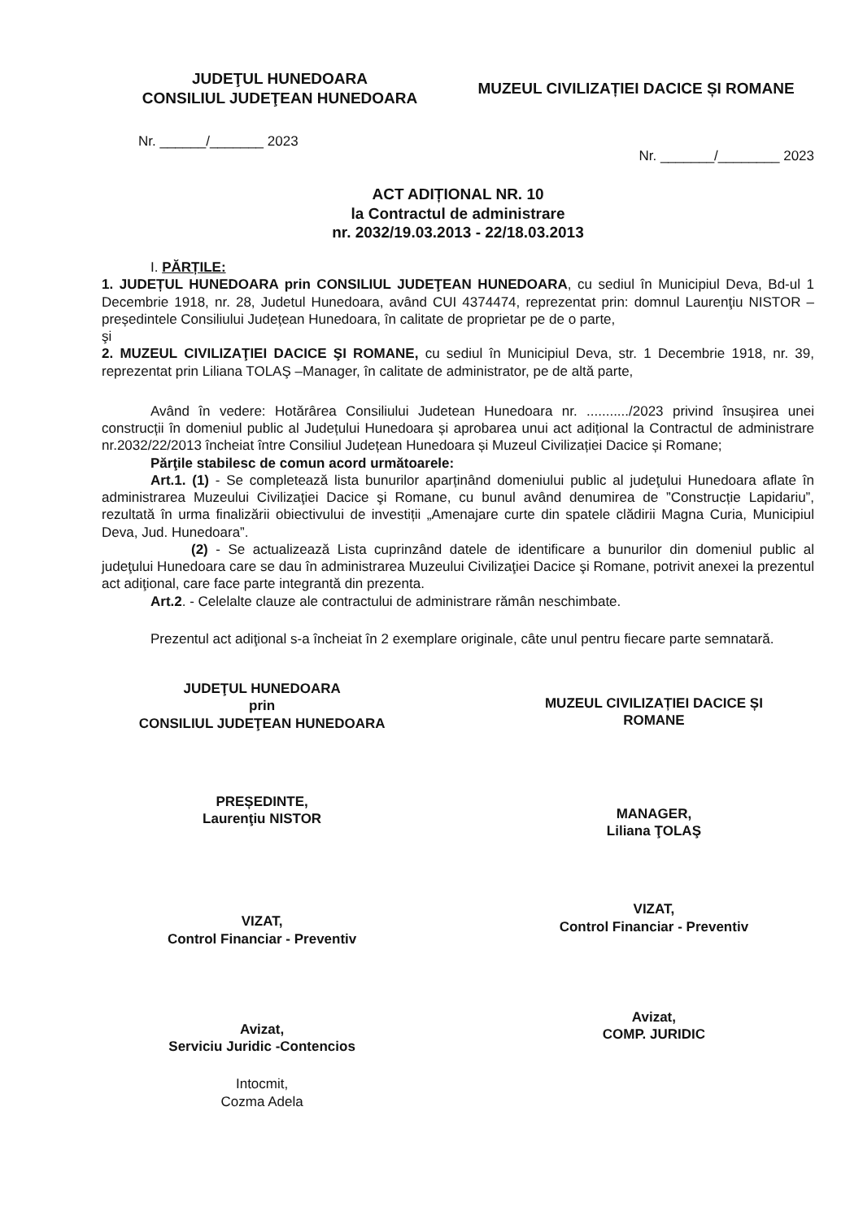JUDEŢUL HUNEDOARA
CONSILIUL JUDEŢEAN HUNEDOARA
MUZEUL CIVILIZAȚIEI DACICE ȘI ROMANE
Nr. ______/_______ 2023
Nr. _______/________ 2023
ACT ADIȚIONAL NR. 10
la Contractul de administrare
nr. 2032/19.03.2013 - 22/18.03.2013
I. PĂRȚILE:
1. JUDEȚUL HUNEDOARA prin CONSILIUL JUDEŢEAN HUNEDOARA, cu sediul în Municipiul Deva, Bd-ul 1 Decembrie 1918, nr. 28, Judetul Hunedoara, având CUI 4374474, reprezentat prin: domnul Laurenţiu NISTOR –președintele Consiliului Județean Hunedoara, în calitate de proprietar pe de o parte,
şi
2. MUZEUL CIVILIZAŢIEI DACICE ŞI ROMANE, cu sediul în Municipiul Deva, str. 1 Decembrie 1918, nr. 39, reprezentat prin Liliana TOLAŞ –Manager, în calitate de administrator, pe de altă parte,
Având în vedere: Hotărârea Consiliului Judetean Hunedoara nr. .........../2023 privind însușirea unei construcții în domeniul public al Județului Hunedoara și aprobarea unui act adițional la Contractul de administrare nr.2032/22/2013 încheiat între Consiliul Județean Hunedoara și Muzeul Civilizației Dacice și Romane;
Părţile stabilesc de comun acord următoarele:
Art.1. (1) - Se completează lista bunurilor aparținând domeniului public al judeţului Hunedoara aflate în administrarea Muzeului Civilizaţiei Dacice şi Romane, cu bunul având denumirea de ”Construcție Lapidariu”, rezultată în urma finalizării obiectivului de investiții „Amenajare curte din spatele clădirii Magna Curia, Municipiul Deva, Jud. Hunedoara”.
(2) - Se actualizează Lista cuprinzând datele de identificare a bunurilor din domeniul public al judeţului Hunedoara care se dau în administrarea Muzeului Civilizaţiei Dacice şi Romane, potrivit anexei la prezentul act adiţional, care face parte integrantă din prezenta.
Art.2. - Celelalte clauze ale contractului de administrare rămân neschimbate.
Prezentul act adiţional s-a încheiat în 2 exemplare originale, câte unul pentru fiecare parte semnatară.
JUDEŢUL HUNEDOARA
prin
CONSILIUL JUDEŢEAN HUNEDOARA
MUZEUL CIVILIZAȚIEI DACICE ȘI
ROMANE
PREȘEDINTE,
Laurenţiu NISTOR
MANAGER,
Liliana ŢOLAŞ
VIZAT,
Control Financiar - Preventiv
VIZAT,
Control Financiar - Preventiv
Avizat,
Serviciu Juridic -Contencios
Avizat,
COMP. JURIDIC
Intocmit,
Cozma Adela